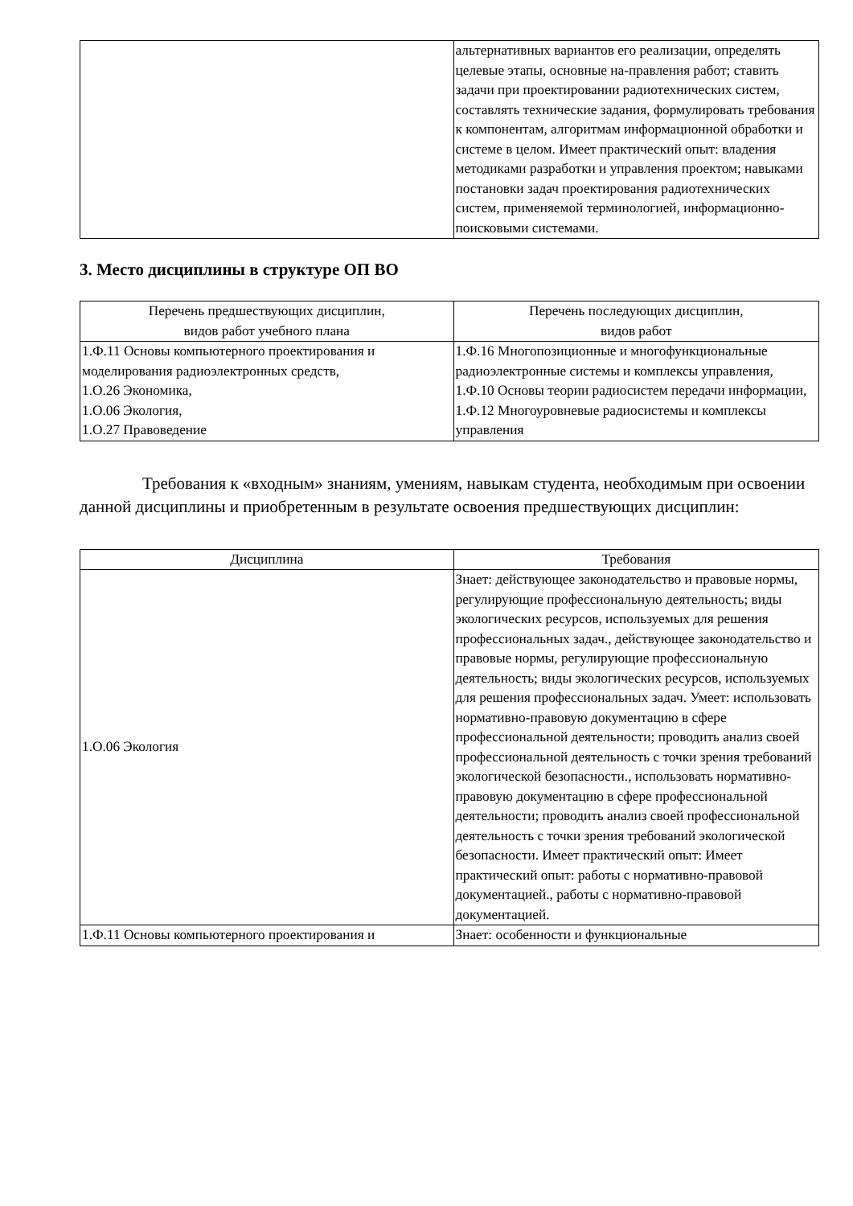| | альтернативных вариантов его реализации, определять целевые этапы, основные на-правления работ; ставить задачи при проектировании радиотехнических систем, составлять технические задания, формулировать требования к компонентам, алгоритмам информационной обработки и системе в целом. Имеет практический опыт: владения методиками разработки и управления проектом; навыками постановки задач проектирования радиотехнических систем, применяемой терминологией, информационно-поисковыми системами. |
3. Место дисциплины в структуре ОП ВО
| Перечень предшествующих дисциплин, видов работ учебного плана | Перечень последующих дисциплин, видов работ |
| --- | --- |
| 1.Ф.11 Основы компьютерного проектирования и моделирования радиоэлектронных средств, 1.О.26 Экономика, 1.О.06 Экология, 1.О.27 Правоведение | 1.Ф.16 Многопозиционные и многофункциональные радиоэлектронные системы и комплексы управления, 1.Ф.10 Основы теории радиосистем передачи информации, 1.Ф.12 Многоуровневые радиосистемы и комплексы управления |
Требования к «входным» знаниям, умениям, навыкам студента, необходимым при освоении данной дисциплины и приобретенным в результате освоения предшествующих дисциплин:
| Дисциплина | Требования |
| --- | --- |
| 1.О.06 Экология | Знает: действующее законодательство и правовые нормы, регулирующие профессиональную деятельность; виды экологических ресурсов, используемых для решения профессиональных задач., действующее законодательство и правовые нормы, регулирующие профессиональную деятельность; виды экологических ресурсов, используемых для решения профессиональных задач. Умеет: использовать нормативно-правовую документацию в сфере профессиональной деятельности; проводить анализ своей профессиональной деятельность с точки зрения требований экологической безопасности., использовать нормативно-правовую документацию в сфере профессиональной деятельности; проводить анализ своей профессиональной деятельность с точки зрения требований экологической безопасности. Имеет практический опыт: Имеет практический опыт: работы с нормативно-правовой документацией., работы с нормативно-правовой документацией. |
| 1.Ф.11 Основы компьютерного проектирования и | Знает: особенности и функциональные |